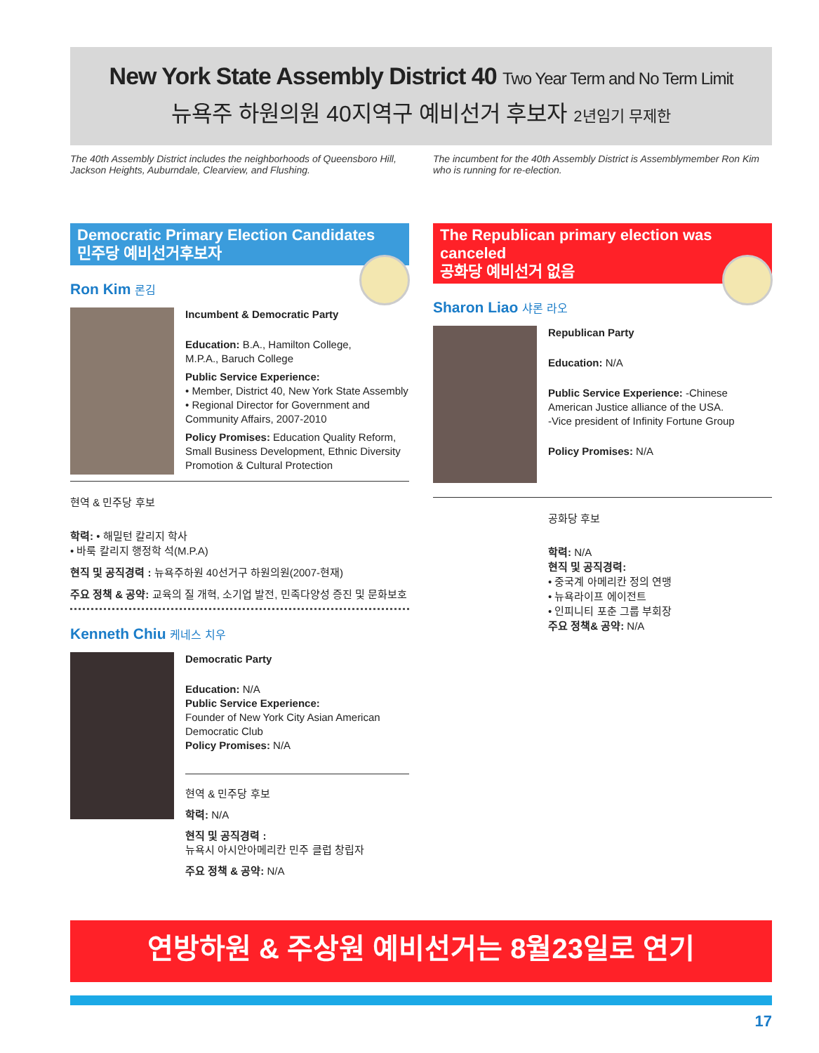New York State Assembly District 40 Two Year Term and No Term Limit
뉴욕주 하원의원 40지역구 예비선거 후보자 2년임기 무제한
The 40th Assembly District includes the neighborhoods of Queensboro Hill, Jackson Heights, Auburndale, Clearview, and Flushing.
The incumbent for the 40th Assembly District is Assemblymember Ron Kim who is running for re-election.
Democratic Primary Election Candidates
민주당 예비선거후보자
Ron Kim 론김
Incumbent & Democratic Party
Education: B.A., Hamilton College,
M.P.A., Baruch College
Public Service Experience:
• Member, District 40, New York State Assembly
• Regional Director for Government and Community Affairs, 2007-2010
Policy Promises: Education Quality Reform, Small Business Development, Ethnic Diversity Promotion & Cultural Protection
현역 & 민주당 후보
학력: • 해밀턴 칼리지 학사
• 바룩 칼리지 행정학 석(M.P.A)
현직 및 공직경력 : 뉴욕주하원 40선거구 하원의원(2007-현재)
주요 정책 & 공약: 교육의 질 개혁, 소기업 발전, 민족다양성 증진 및 문화보호
Kenneth Chiu 케네스 치우
Democratic Party
Education: N/A
Public Service Experience:
Founder of New York City Asian American Democratic Club
Policy Promises: N/A
현역 & 민주당 후보
학력: N/A
현직 및 공직경력 :
뉴욕시 아시안아메리칸 민주 클럽 창립자
주요 정책 & 공약: N/A
The Republican primary election was canceled
공화당 예비선거 없음
Sharon Liao 샤론 라오
Republican Party
Education: N/A
Public Service Experience: -Chinese American Justice alliance of the USA.
-Vice president of Infinity Fortune Group
Policy Promises: N/A
공화당 후보
학력: N/A
현직 및 공직경력:
• 중국계 아메리칸 정의 연맹
• 뉴욕라이프 에이전트
• 인피니티 포춘 그룹 부회장
주요 정책& 공약: N/A
연방하원 & 주상원 예비선거는 8월23일로 연기
17